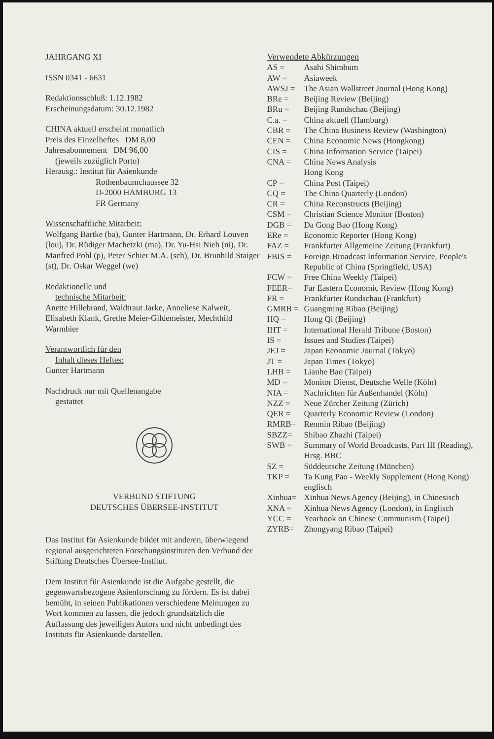JAHRGANG XI
ISSN 0341 - 6631
Redaktionsschluß: 1.12.1982
Erscheinungsdatum: 30.12.1982
CHINA aktuell erscheint monatlich
Preis des Einzelheftes DM 8,00
Jahresabonnement DM 96,00
(jeweils zuzüglich Porto)
Herausg.: Institut für Asienkunde
Rothenbaumchaussee 32
D-2000 HAMBURG 13
FR Germany
Wissenschaftliche Mitarbeit:
Wolfgang Bartke (ba), Gunter Hartmann, Dr. Erhard Louven (lou), Dr. Rüdiger Machetzki (ma), Dr. Yu-Hsi Nieh (ni), Dr. Manfred Pohl (p), Peter Schier M.A. (sch), Dr. Brunhild Staiger (st), Dr. Oskar Weggel (we)
Redaktionelle und
technische Mitarbeit:
Anette Hillebrand, Waldtraut Jarke, Anneliese Kalweit, Elisabeth Klank, Grethe Meier-Gildemeister, Mechthild Warmbier
Verantwortlich für den
Inhalt dieses Heftes:
Gunter Hartmann
Nachdruck nur mit Quellenangabe
gestattet
VERBUND STIFTUNG
DEUTSCHES ÜBERSEE-INSTITUT
Das Institut für Asienkunde bildet mit anderen, überwiegend regional ausgerichteten Forschungsinstituten den Verbund der Stiftung Deutsches Übersee-Institut.
Dem Institut für Asienkunde ist die Aufgabe gestellt, die gegenwartsbezogene Asienforschung zu fördern. Es ist dabei bemüht, in seinen Publikationen verschiedene Meinungen zu Wort kommen zu lassen, die jedoch grundsätzlich die Auffassung des jeweiligen Autors und nicht unbedingt des Instituts für Asienkunde darstellen.
Verwendete Abkürzungen
| AS = | Asahi Shimbum |
| AW = | Asiaweek |
| AWSJ = | The Asian Wallstreet Journal (Hong Kong) |
| BRe = | Beijing Review (Beijing) |
| BRu = | Beijing Rundschau (Beijing) |
| C.a. = | China aktuell (Hamburg) |
| CBR = | The China Business Review (Washington) |
| CEN = | China Economic News (Hongkong) |
| CIS = | China Information Service (Taipei) |
| CNA = | China News Analysis Hong Kong |
| CP = | China Post (Taipei) |
| CQ = | The China Quarterly (London) |
| CR = | China Reconstructs (Beijing) |
| CSM = | Christian Science Monitor (Boston) |
| DGB = | Da Gong Bao (Hong Kong) |
| ERe = | Economic Reporter (Hong Kong) |
| FAZ = | Frankfurter Allgemeine Zeitung (Frankfurt) |
| FBIS = | Foreign Broadcast Information Service, People's Republic of China (Springfield, USA) |
| FCW = | Free China Weekly (Taipei) |
| FEER= | Far Eastern Economic Review (Hong Kong) |
| FR = | Frankfurter Rundschau (Frankfurt) |
| GMRB = | Guangming Ribao (Beijing) |
| HQ = | Hong Qi (Beijing) |
| IHT = | International Herald Tribune (Boston) |
| IS = | Issues and Studies (Taipei) |
| JEJ = | Japan Economic Journal (Tokyo) |
| JT = | Japan Times (Tokyo) |
| LHB = | Lianhe Bao (Taipei) |
| MD = | Monitor Dienst, Deutsche Welle (Köln) |
| NfA = | Nachrichten für Außenhandel (Köln) |
| NZZ = | Neue Zürcher Zeitung (Zürich) |
| QER = | Quarterly Economic Review (London) |
| RMRB= | Renmin Ribao (Beijing) |
| SBZZ= | Shibao Zhazhi (Taipei) |
| SWB = | Summary of World Broadcasts, Part III (Reading), Hrsg. BBC |
| SZ = | Süddeutsche Zeitung (München) |
| TKP = | Ta Kung Pao - Weekly Supplement (Hong Kong) englisch |
| Xinhua= | Xinhua News Agency (Beijing), in Chinesisch |
| XNA = | Xinhua News Agency (London), in Englisch |
| YCC = | Yearbook on Chinese Communism (Taipei) |
| ZYRB= | Zhongyang Ribao (Taipei) |